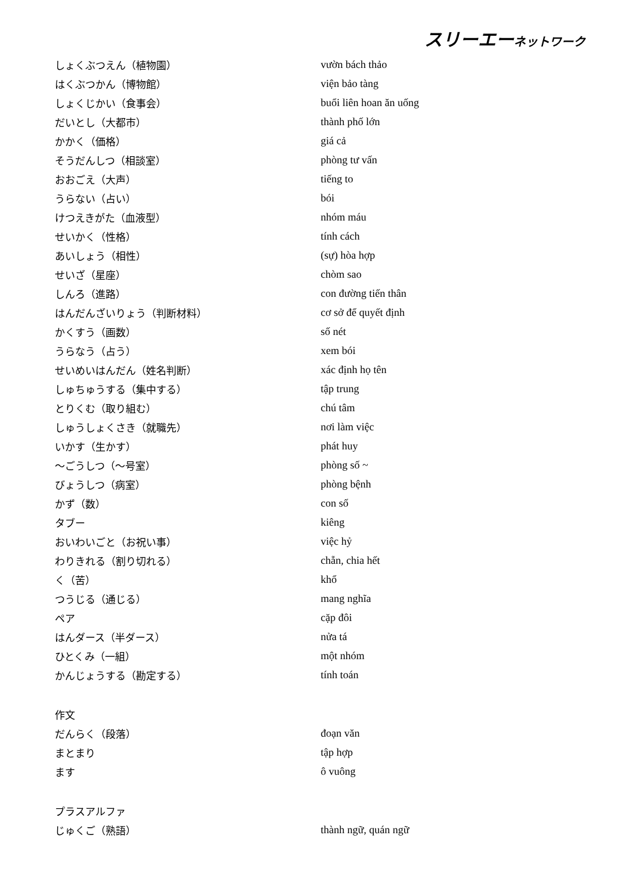スリーエーネットワーク
| しょくぶつえん（植物園） | vườn bách thảo |
| はくぶつかん（博物館） | viện bảo tàng |
| しょくじかい（食事会） | buổi liên hoan ăn uống |
| だいとし（大都市） | thành phố lớn |
| かかく（価格） | giá cả |
| そうだんしつ（相談室） | phòng tư vấn |
| おおごえ（大声） | tiếng to |
| うらない（占い） | bói |
| けつえきがた（血液型） | nhóm máu |
| せいかく（性格） | tính cách |
| あいしょう（相性） | (sự) hòa hợp |
| せいざ（星座） | chòm sao |
| しんろ（進路） | con đường tiến thân |
| はんだんざいりょう（判断材料） | cơ sở để quyết định |
| かくすう（画数） | số nét |
| うらなう（占う） | xem bói |
| せいめいはんだん（姓名判断） | xác định họ tên |
| しゅちゅうする（集中する） | tập trung |
| とりくむ（取り組む） | chú tâm |
| しゅうしょくさき（就職先） | nơi làm việc |
| いかす（生かす） | phát huy |
| ～ごうしつ（～号室） | phòng số ~ |
| びょうしつ（病室） | phòng bệnh |
| かず（数） | con số |
| タブー | kiêng |
| おいわいごと（お祝い事） | việc hỷ |
| わりきれる（割り切れる） | chẵn, chia hết |
| く（苦） | khổ |
| つうじる（通じる） | mang nghĩa |
| ペア | cặp đôi |
| はんダース（半ダース） | nửa tá |
| ひとくみ（一組） | một nhóm |
| かんじょうする（勘定する） | tính toán |
| 作文 | |
| だんらく（段落） | đoạn văn |
| まとまり | tập hợp |
| ます | ô vuông |
| プラスアルファ | |
| じゅくご（熟語） | thành ngữ, quán ngữ |